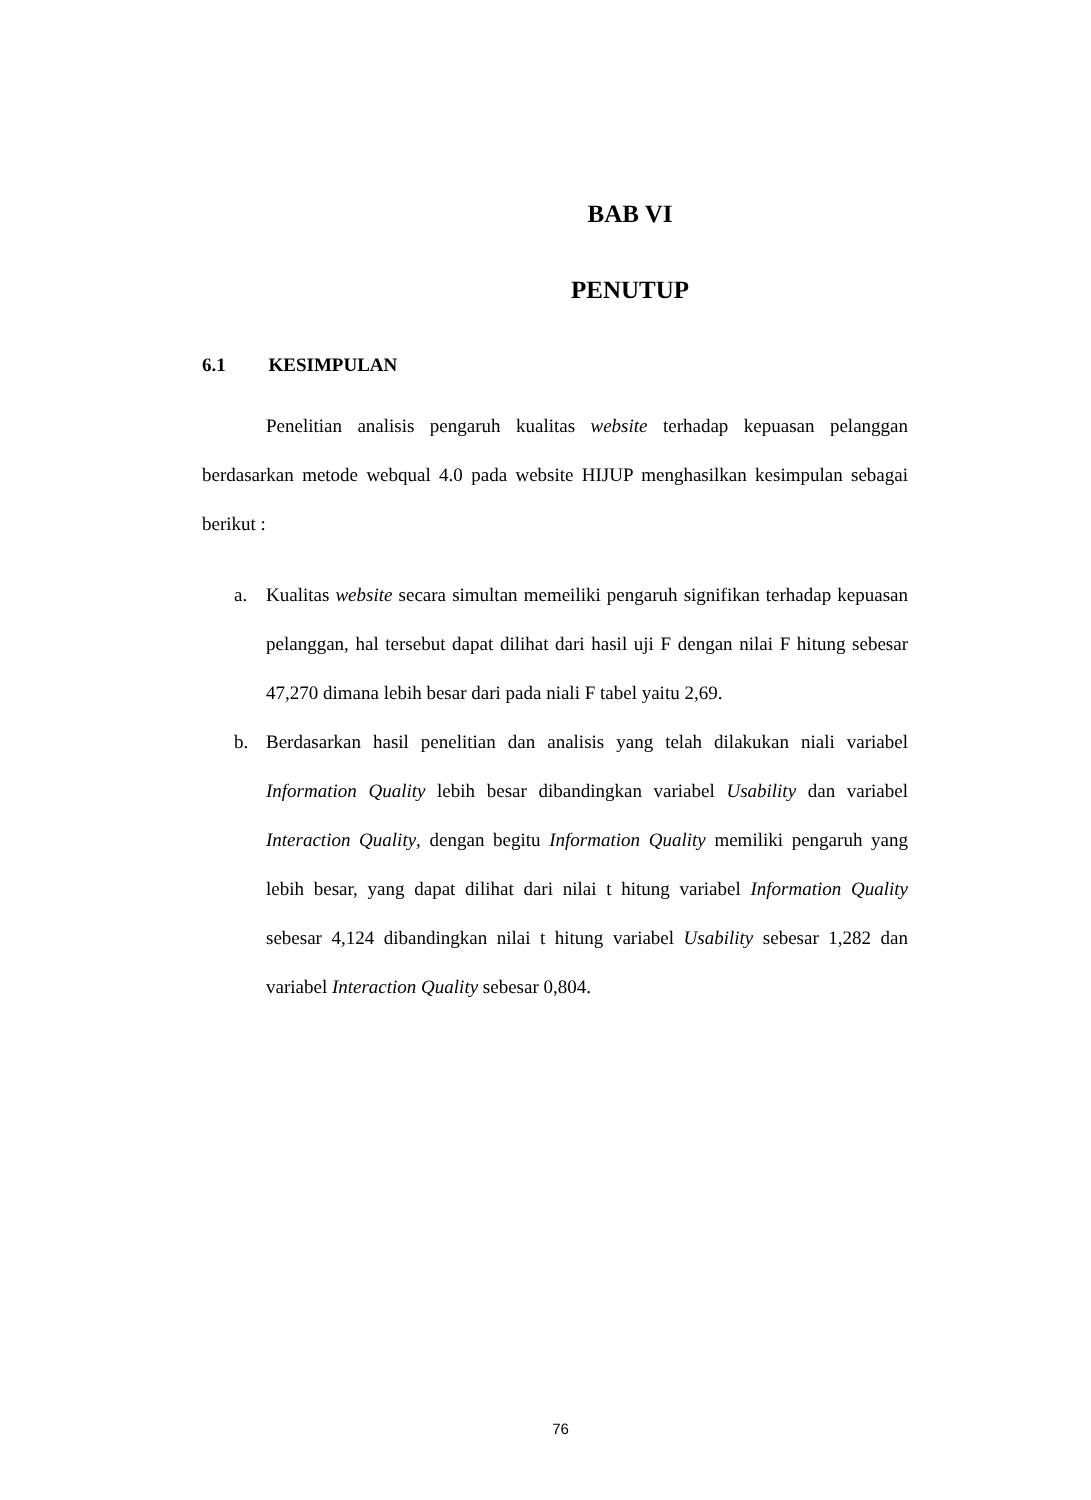BAB VI
PENUTUP
6.1 KESIMPULAN
Penelitian analisis pengaruh kualitas website terhadap kepuasan pelanggan berdasarkan metode webqual 4.0 pada website HIJUP menghasilkan kesimpulan sebagai berikut :
a. Kualitas website secara simultan memeiliki pengaruh signifikan terhadap kepuasan pelanggan, hal tersebut dapat dilihat dari hasil uji F dengan nilai F hitung sebesar 47,270 dimana lebih besar dari pada niali F tabel yaitu 2,69.
b. Berdasarkan hasil penelitian dan analisis yang telah dilakukan niali variabel Information Quality lebih besar dibandingkan variabel Usability dan variabel Interaction Quality, dengan begitu Information Quality memiliki pengaruh yang lebih besar, yang dapat dilihat dari nilai t hitung variabel Information Quality sebesar 4,124 dibandingkan nilai t hitung variabel Usability sebesar 1,282 dan variabel Interaction Quality sebesar 0,804.
76